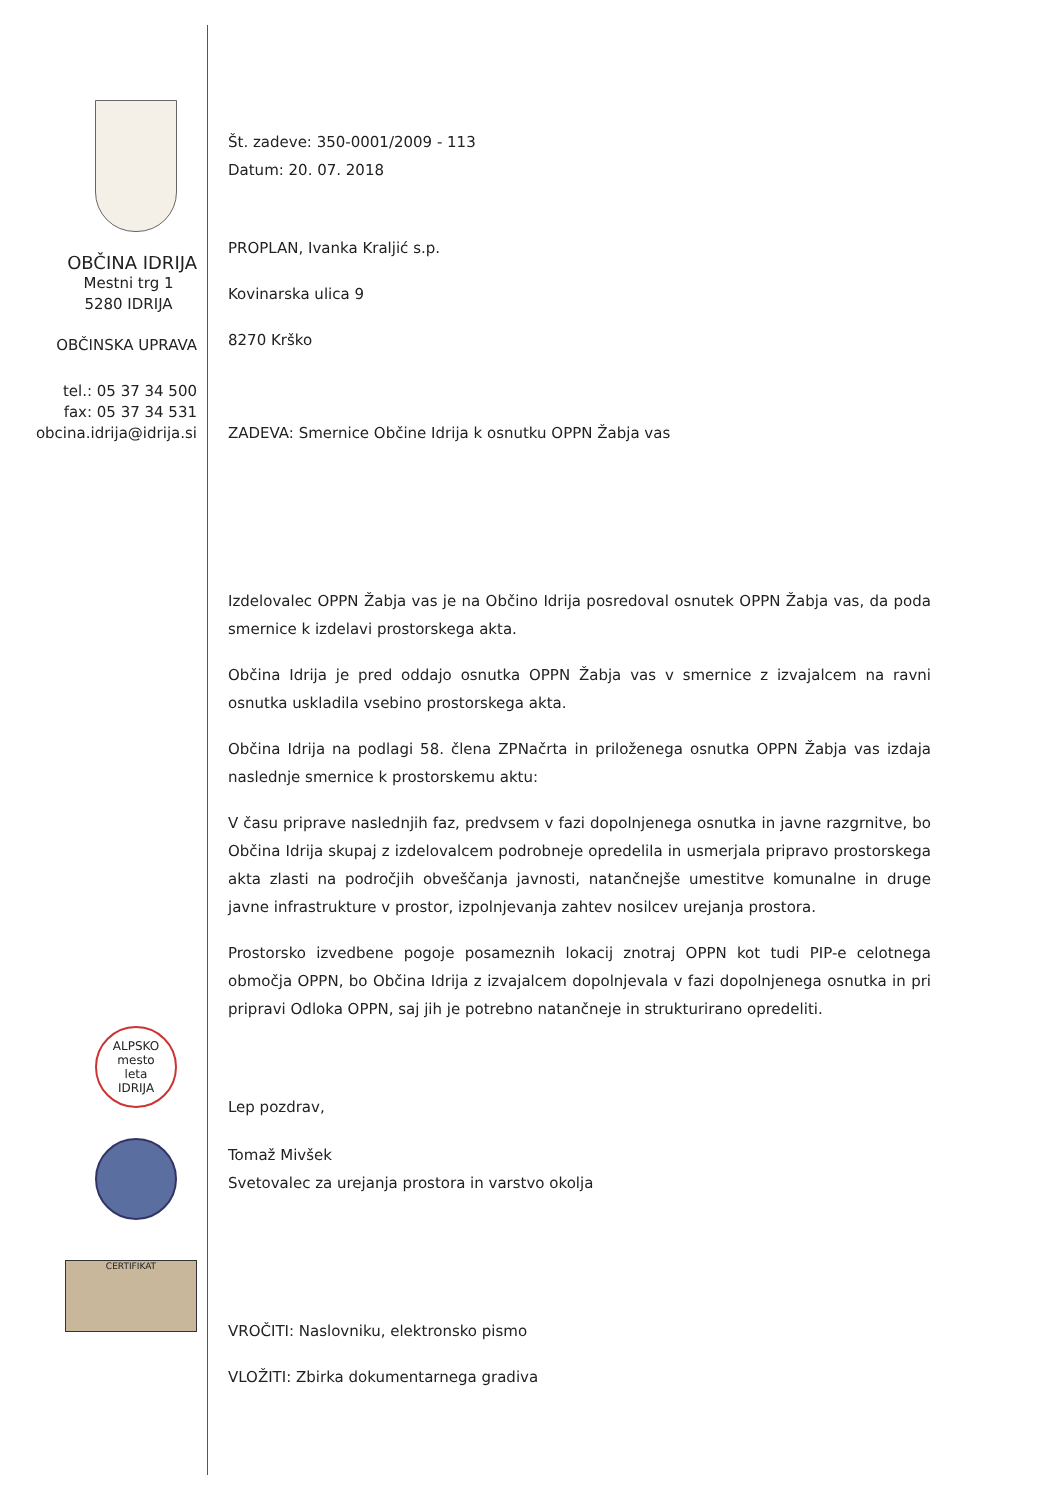OBČINA IDRIJA
Mestni trg 1
5280 IDRIJA
OBČINSKA UPRAVA
tel.: 05 37 34 500
fax: 05 37 34 531
obcina.idrija@idrija.si
ALPSKO
mesto
leta
IDRIJA
CERTIFIKAT
Št. zadeve: 350-0001/2009 - 113
Datum: 20. 07. 2018
PROPLAN, Ivanka Kraljić s.p.
Kovinarska ulica 9
8270 Krško
ZADEVA: Smernice Občine Idrija k osnutku OPPN Žabja vas
Izdelovalec OPPN Žabja vas je na Občino Idrija posredoval osnutek OPPN Žabja vas, da poda smernice k izdelavi prostorskega akta.
Občina Idrija je pred oddajo osnutka OPPN Žabja vas v smernice z izvajalcem na ravni osnutka uskladila vsebino prostorskega akta.
Občina Idrija na podlagi 58. člena ZPNačrta in priloženega osnutka OPPN Žabja vas izdaja naslednje smernice k prostorskemu aktu:
V času priprave naslednjih faz, predvsem v fazi dopolnjenega osnutka in javne razgrnitve, bo Občina Idrija skupaj z izdelovalcem podrobneje opredelila in usmerjala pripravo prostorskega akta zlasti na področjih obveščanja javnosti, natančnejše umestitve komunalne in druge javne infrastrukture v prostor, izpolnjevanja zahtev nosilcev urejanja prostora.
Prostorsko izvedbene pogoje posameznih lokacij znotraj OPPN kot tudi PIP-e celotnega območja OPPN, bo Občina Idrija z izvajalcem dopolnjevala v fazi dopolnjenega osnutka in pri pripravi Odloka OPPN, saj jih je potrebno natančneje in strukturirano opredeliti.
Lep pozdrav,
Tomaž Mivšek
Svetovalec za urejanja prostora in varstvo okolja
VROČITI: Naslovniku, elektronsko pismo
VLOŽITI: Zbirka dokumentarnega gradiva